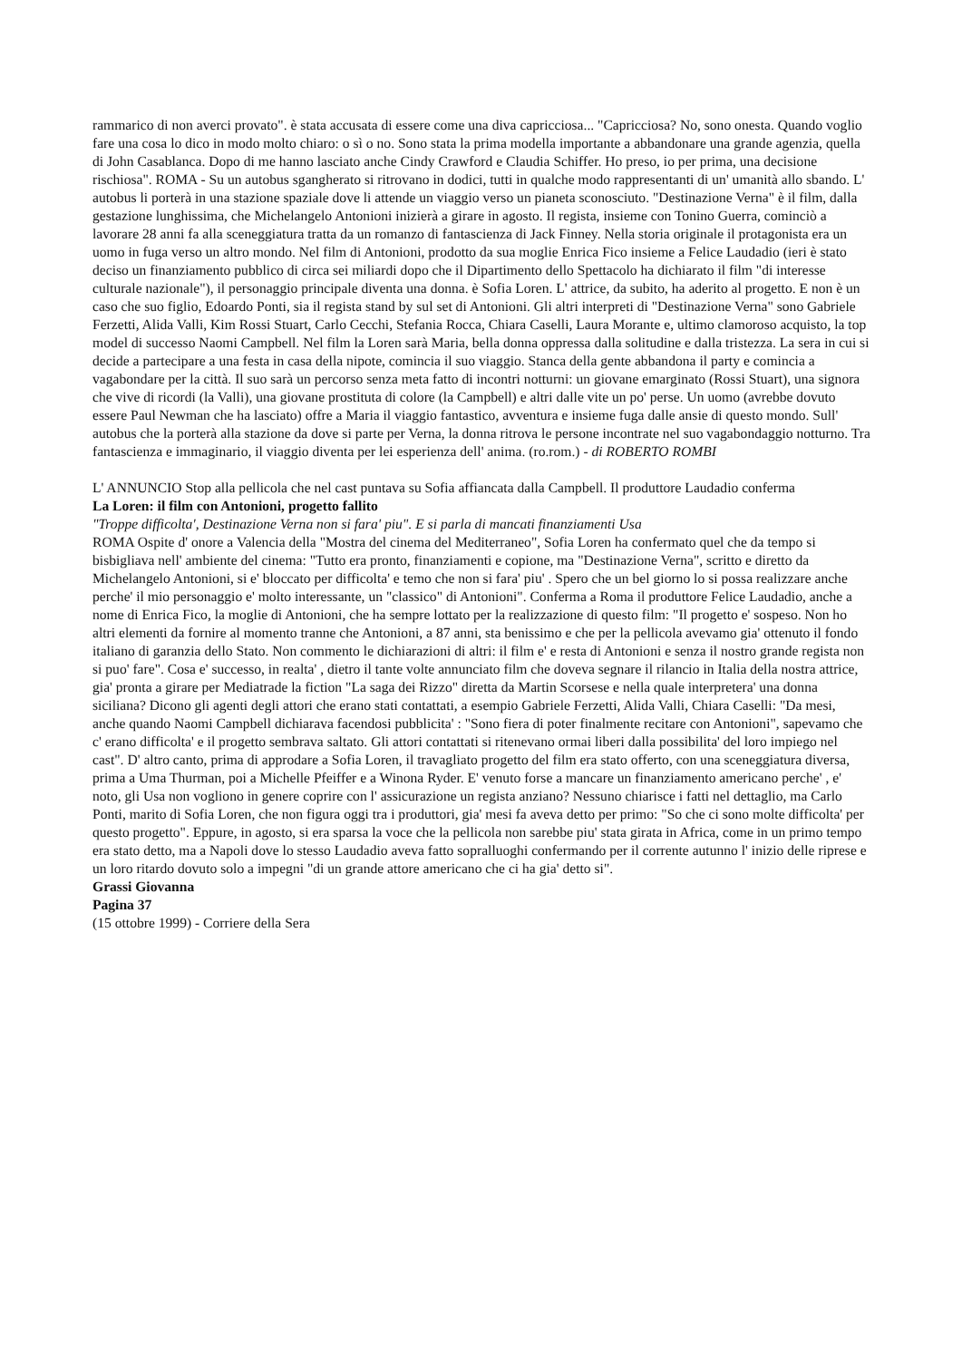rammarico di non averci provato". è stata accusata di essere come una diva capricciosa... "Capricciosa? No, sono onesta. Quando voglio fare una cosa lo dico in modo molto chiaro: o sì o no. Sono stata la prima modella importante a abbandonare una grande agenzia, quella di John Casablanca. Dopo di me hanno lasciato anche Cindy Crawford e Claudia Schiffer. Ho preso, io per prima, una decisione rischiosa". ROMA - Su un autobus sgangherato si ritrovano in dodici, tutti in qualche modo rappresentanti di un' umanità allo sbando. L' autobus li porterà in una stazione spaziale dove li attende un viaggio verso un pianeta sconosciuto. "Destinazione Verna" è il film, dalla gestazione lunghissima, che Michelangelo Antonioni inizierà a girare in agosto. Il regista, insieme con Tonino Guerra, cominciò a lavorare 28 anni fa alla sceneggiatura tratta da un romanzo di fantascienza di Jack Finney. Nella storia originale il protagonista era un uomo in fuga verso un altro mondo. Nel film di Antonioni, prodotto da sua moglie Enrica Fico insieme a Felice Laudadio (ieri è stato deciso un finanziamento pubblico di circa sei miliardi dopo che il Dipartimento dello Spettacolo ha dichiarato il film "di interesse culturale nazionale"), il personaggio principale diventa una donna. è Sofia Loren. L' attrice, da subito, ha aderito al progetto. E non è un caso che suo figlio, Edoardo Ponti, sia il regista stand by sul set di Antonioni. Gli altri interpreti di "Destinazione Verna" sono Gabriele Ferzetti, Alida Valli, Kim Rossi Stuart, Carlo Cecchi, Stefania Rocca, Chiara Caselli, Laura Morante e, ultimo clamoroso acquisto, la top model di successo Naomi Campbell. Nel film la Loren sarà Maria, bella donna oppressa dalla solitudine e dalla tristezza. La sera in cui si decide a partecipare a una festa in casa della nipote, comincia il suo viaggio. Stanca della gente abbandona il party e comincia a vagabondare per la città. Il suo sarà un percorso senza meta fatto di incontri notturni: un giovane emarginato (Rossi Stuart), una signora che vive di ricordi (la Valli), una giovane prostituta di colore (la Campbell) e altri dalle vite un po' perse. Un uomo (avrebbe dovuto essere Paul Newman che ha lasciato) offre a Maria il viaggio fantastico, avventura e insieme fuga dalle ansie di questo mondo. Sull' autobus che la porterà alla stazione da dove si parte per Verna, la donna ritrova le persone incontrate nel suo vagabondaggio notturno. Tra fantascienza e immaginario, il viaggio diventa per lei esperienza dell' anima. (ro.rom.) - di ROBERTO ROMBI
L' ANNUNCIO Stop alla pellicola che nel cast puntava su Sofia affiancata dalla Campbell. Il produttore Laudadio conferma
La Loren: il film con Antonioni, progetto fallito
"Troppe difficolta', Destinazione Verna non si fara' piu". E si parla di mancati finanziamenti Usa
ROMA Ospite d' onore a Valencia della "Mostra del cinema del Mediterraneo", Sofia Loren ha confermato quel che da tempo si bisbigliava nell' ambiente del cinema: "Tutto era pronto, finanziamenti e copione, ma "Destinazione Verna", scritto e diretto da Michelangelo Antonioni, si e' bloccato per difficolta' e temo che non si fara' piu' . Spero che un bel giorno lo si possa realizzare anche perche' il mio personaggio e' molto interessante, un "classico" di Antonioni". Conferma a Roma il produttore Felice Laudadio, anche a nome di Enrica Fico, la moglie di Antonioni, che ha sempre lottato per la realizzazione di questo film: "Il progetto e' sospeso. Non ho altri elementi da fornire al momento tranne che Antonioni, a 87 anni, sta benissimo e che per la pellicola avevamo gia' ottenuto il fondo italiano di garanzia dello Stato. Non commento le dichiarazioni di altri: il film e' e resta di Antonioni e senza il nostro grande regista non si puo' fare". Cosa e' successo, in realta' , dietro il tante volte annunciato film che doveva segnare il rilancio in Italia della nostra attrice, gia' pronta a girare per Mediatrade la fiction "La saga dei Rizzo" diretta da Martin Scorsese e nella quale interpretera' una donna siciliana? Dicono gli agenti degli attori che erano stati contattati, a esempio Gabriele Ferzetti, Alida Valli, Chiara Caselli: "Da mesi, anche quando Naomi Campbell dichiarava facendosi pubblicita' : "Sono fiera di poter finalmente recitare con Antonioni", sapevamo che c' erano difficolta' e il progetto sembrava saltato. Gli attori contattati si ritenevano ormai liberi dalla possibilita' del loro impiego nel cast". D' altro canto, prima di approdare a Sofia Loren, il travagliato progetto del film era stato offerto, con una sceneggiatura diversa, prima a Uma Thurman, poi a Michelle Pfeiffer e a Winona Ryder. E' venuto forse a mancare un finanziamento americano perche' , e' noto, gli Usa non vogliono in genere coprire con l' assicurazione un regista anziano? Nessuno chiarisce i fatti nel dettaglio, ma Carlo Ponti, marito di Sofia Loren, che non figura oggi tra i produttori, gia' mesi fa aveva detto per primo: "So che ci sono molte difficolta' per questo progetto". Eppure, in agosto, si era sparsa la voce che la pellicola non sarebbe piu' stata girata in Africa, come in un primo tempo era stato detto, ma a Napoli dove lo stesso Laudadio aveva fatto sopralluoghi confermando per il corrente autunno l' inizio delle riprese e un loro ritardo dovuto solo a impegni "di un grande attore americano che ci ha gia' detto si".
Grassi Giovanna
Pagina 37
(15 ottobre 1999) - Corriere della Sera